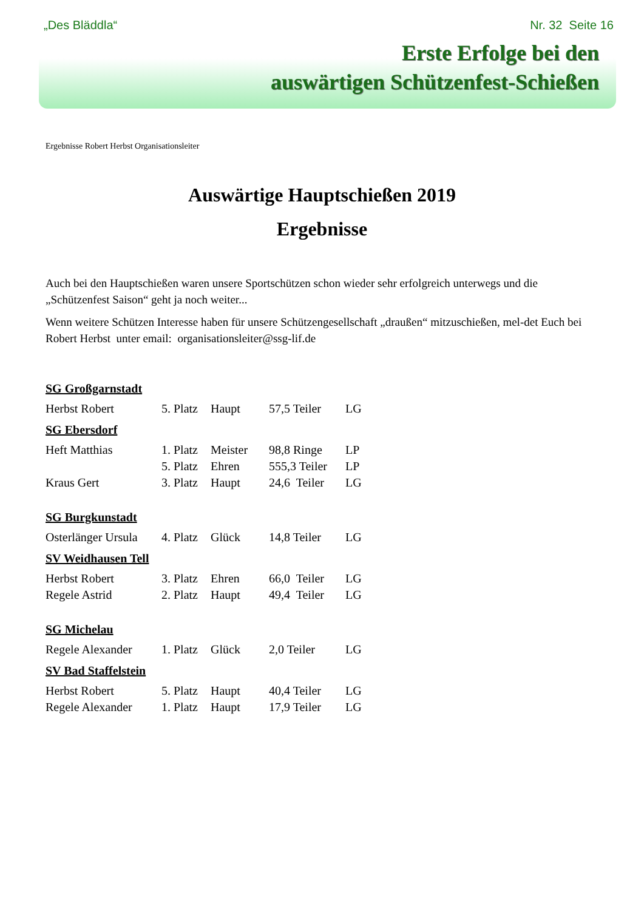„Des Bläddla“Nr. 32 Seite 16
Erste Erfolge bei den
auswärtigen Schützenfest-Schießen
Ergebnisse Robert Herbst Organisationsleiter
Auswärtige Hauptschießen 2019
Ergebnisse
Auch bei den Hauptschießen waren unsere Sportschützen schon wieder sehr erfolgreich unterwegs und die „Schützenfest Saison“ geht ja noch weiter...
Wenn weitere Schützen Interesse haben für unsere Schützengesellschaft „draußen“ mitzuschießen, mel-det Euch bei Robert Herbst unter email: organisationsleiter@ssg-lif.de
| SG Großgarnstadt | | | | |
| --- | --- | --- | --- | --- |
| Herbst Robert | 5. Platz | Haupt | 57,5 Teiler | LG |
| SG Ebersdorf | | | | |
| Heft Matthias | 1. Platz | Meister | 98,8 Ringe | LP |
| | 5. Platz | Ehren | 555,3 Teiler | LP |
| Kraus Gert | 3. Platz | Haupt | 24,6 Teiler | LG |
| SG Burgkunstadt | | | | |
| Osterlänger Ursula | 4. Platz | Glück | 14,8 Teiler | LG |
| SV Weidhausen Tell | | | | |
| Herbst Robert | 3. Platz | Ehren | 66,0 Teiler | LG |
| Regele Astrid | 2. Platz | Haupt | 49,4 Teiler | LG |
| SG Michelau | | | | |
| Regele Alexander | 1. Platz | Glück | 2,0 Teiler | LG |
| SV Bad Staffelstein | | | | |
| Herbst Robert | 5. Platz | Haupt | 40,4 Teiler | LG |
| Regele Alexander | 1. Platz | Haupt | 17,9 Teiler | LG |